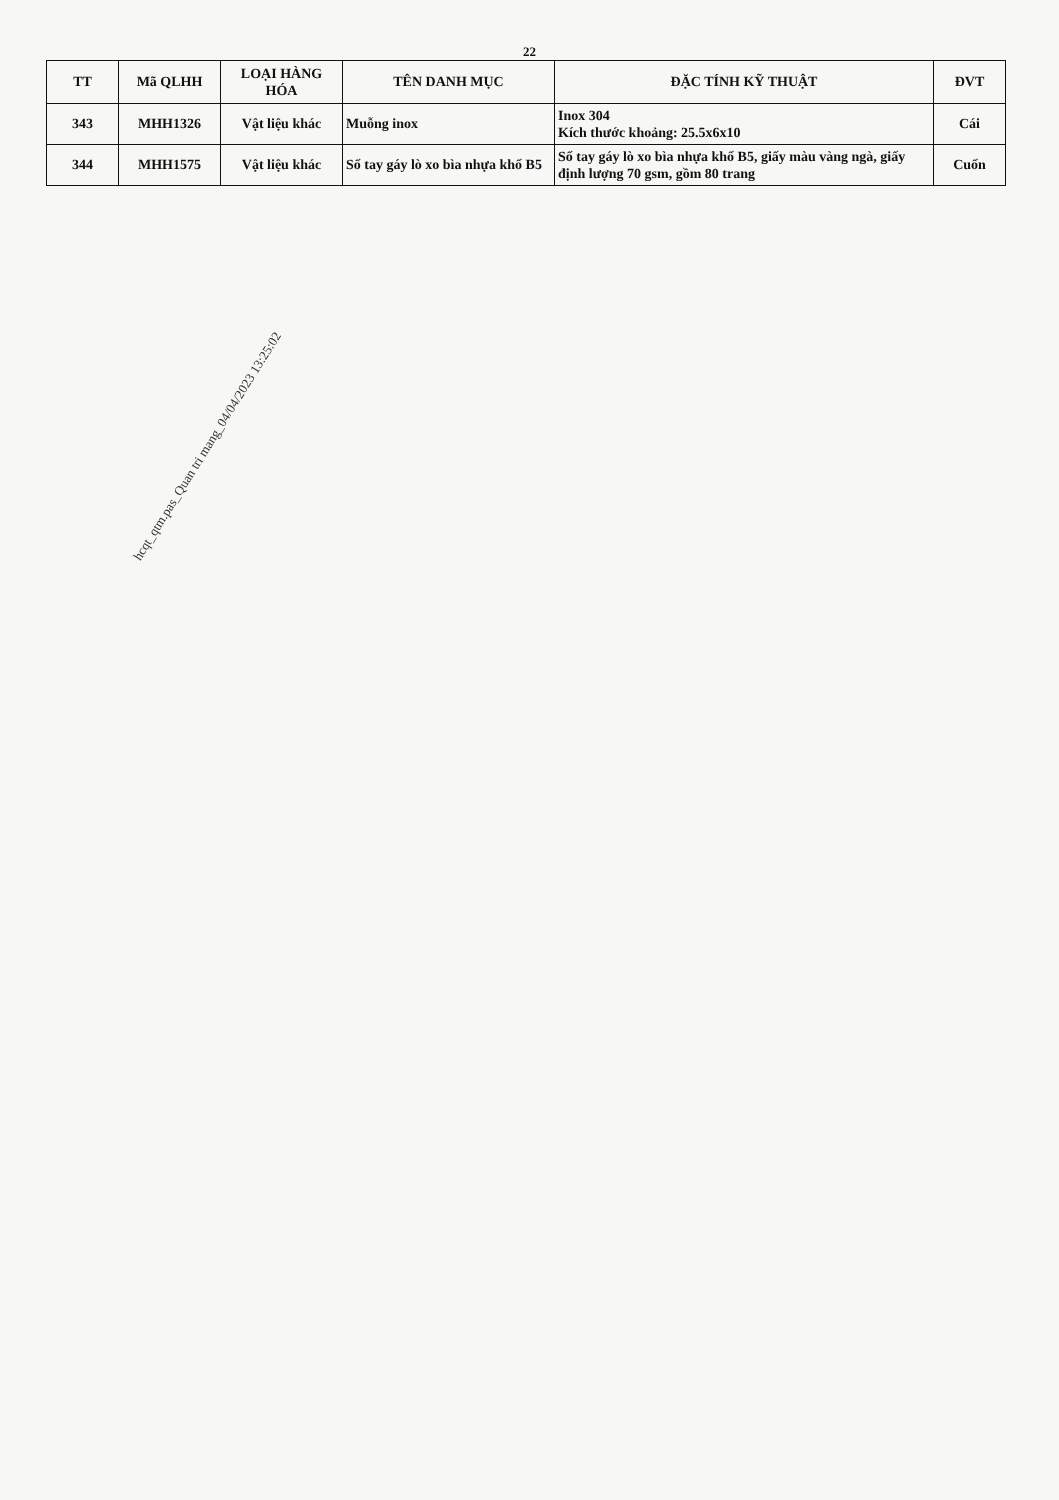22
| TT | Mã QLHH | LOẠI HÀNG HÓA | TÊN DANH MỤC | ĐẶC TÍNH KỸ THUẬT | ĐVT |
| --- | --- | --- | --- | --- | --- |
| 343 | MHH1326 | Vật liệu khác | Muỗng inox | Inox 304 Kích thước khoảng: 25.5x6x10 | Cái |
| 344 | MHH1575 | Vật liệu khác | Sổ tay gáy lò xo bìa nhựa khổ B5 | Sổ tay gáy lò xo bìa nhựa khổ B5, giấy màu vàng ngà, giấy định lượng 70 gsm, gồm 80 trang | Cuốn |
hcqt_qtm.pas_Quan tri mang_04/04/2023 13:25:02